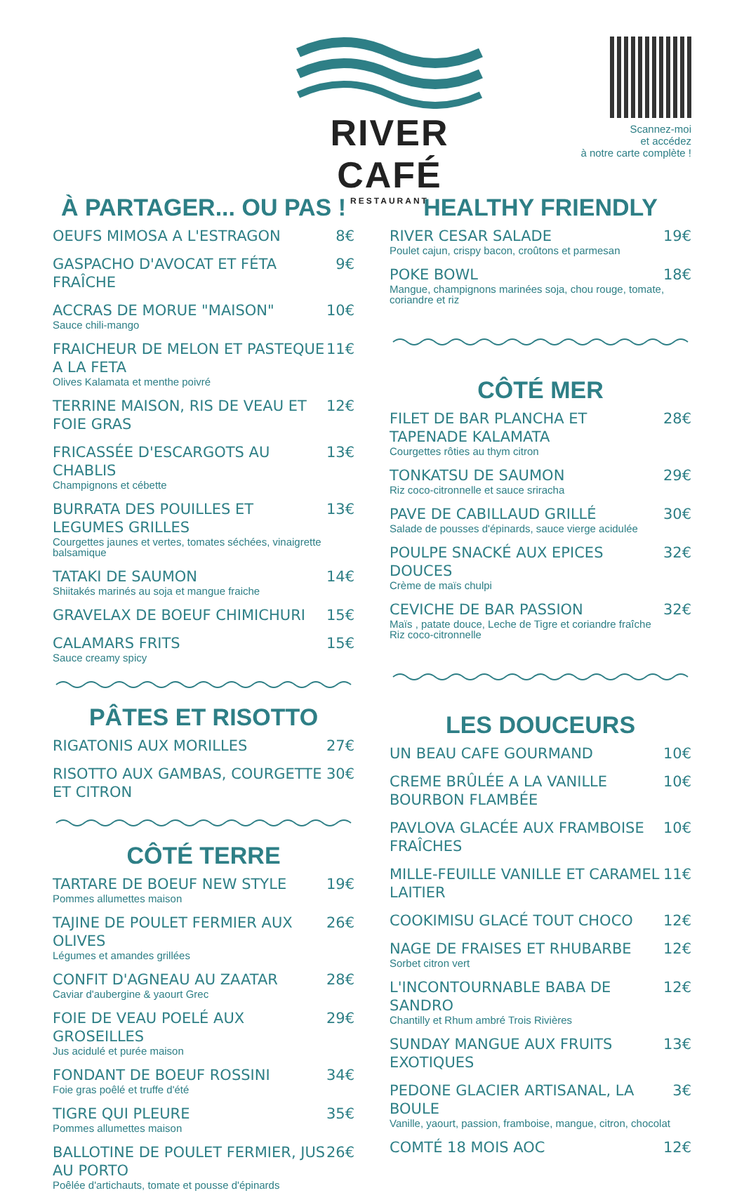RIVER CAFÉ
RESTAURANT
Scannez-moi
et accédez
à notre carte complète !
À PARTAGER... OU PAS !
OEUFS MIMOSA A L'ESTRAGON 8€
GASPACHO D'AVOCAT ET FÉTA FRAÎCHE 9€
ACCRAS DE MORUE "MAISON" 10€
Sauce chili-mango
FRAICHEUR DE MELON ET PASTEQUE A LA FETA 11€
Olives Kalamata et menthe poivré
TERRINE MAISON, RIS DE VEAU ET FOIE GRAS 12€
FRICASSÉE D'ESCARGOTS AU CHABLIS 13€
Champignons et cébette
BURRATA DES POUILLES ET LEGUMES GRILLES 13€
Courgettes jaunes et vertes, tomates séchées, vinaigrette balsamique
TATAKI DE SAUMON 14€
Shiitakés marinés au soja et mangue fraiche
GRAVELAX DE BOEUF CHIMICHURI 15€
CALAMARS FRITS 15€
Sauce creamy spicy
PÂTES ET RISOTTO
RIGATONIS AUX MORILLES 27€
RISOTTO AUX GAMBAS, COURGETTE ET CITRON 30€
CÔTÉ TERRE
TARTARE DE BOEUF NEW STYLE 19€
Pommes allumettes maison
TAJINE DE POULET FERMIER AUX OLIVES 26€
Légumes et amandes grillées
CONFIT D'AGNEAU AU ZAATAR 28€
Caviar d'aubergine & yaourt Grec
FOIE DE VEAU POELÉ AUX GROSEILLES 29€
Jus acidulé et purée maison
FONDANT DE BOEUF ROSSINI 34€
Foie gras poêlé et truffe d'été
TIGRE QUI PLEURE 35€
Pommes allumettes maison
BALLOTINE DE POULET FERMIER, JUS AU PORTO 26€
Poêlée d'artichauts, tomate et pousse d'épinards
HEALTHY FRIENDLY
RIVER CESAR SALADE 19€
Poulet cajun, crispy bacon, croûtons et parmesan
POKE BOWL 18€
Mangue, champignons marinées soja, chou rouge, tomate, coriandre et riz
CÔTÉ MER
FILET DE BAR PLANCHA ET TAPENADE KALAMATA 28€
Courgettes rôties au thym citron
TONKATSU DE SAUMON 29€
Riz coco-citronnelle et sauce sriracha
PAVE DE CABILLAUD GRILLÉ 30€
Salade de pousses d'épinards, sauce vierge acidulée
POULPE SNACKÉ AUX EPICES DOUCES 32€
Crème de maïs chulpi
CEVICHE DE BAR PASSION 32€
Maïs , patate douce, Leche de Tigre et coriandre fraîche
Riz coco-citronnelle
LES DOUCEURS
UN BEAU CAFE GOURMAND 10€
CREME BRÛLÉE A LA VANILLE BOURBON FLAMBÉE 10€
PAVLOVA GLACÉE AUX FRAMBOISE FRAÎCHES 10€
MILLE-FEUILLE VANILLE ET CARAMEL LAITIER 11€
COOKIMISU GLACÉ TOUT CHOCO 12€
NAGE DE FRAISES ET RHUBARBE 12€
Sorbet citron vert
L'INCONTOURNABLE BABA DE SANDRO 12€
Chantilly et Rhum ambré Trois Rivières
SUNDAY MANGUE AUX FRUITS EXOTIQUES 13€
PEDONE GLACIER ARTISANAL, LA BOULE 3€
Vanille, yaourt, passion, framboise, mangue, citron, chocolat
COMTÉ 18 MOIS AOC 12€